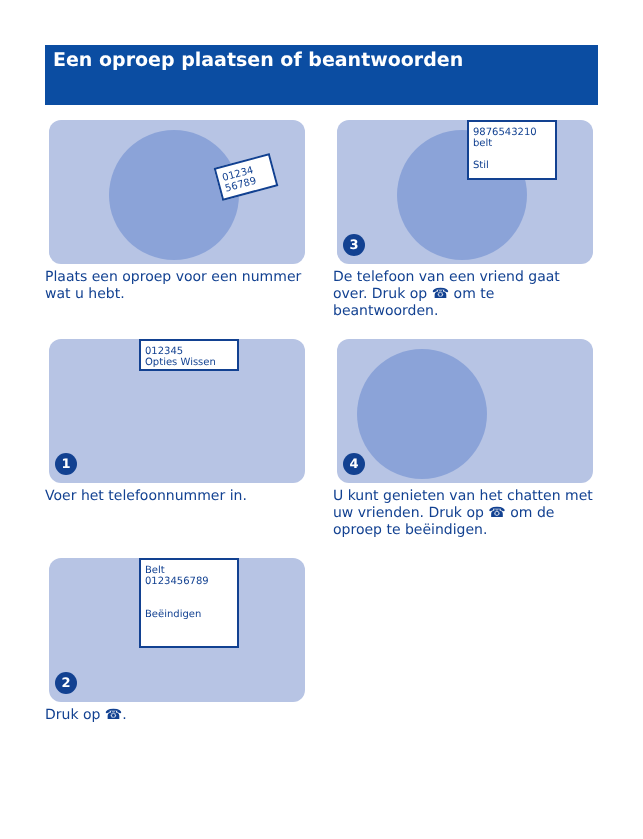Een oproep plaatsen of beantwoorden
01234 56789
Plaats een oproep voor een nummer wat u hebt.
9876543210
belt
Stil
3
De telefoon van een vriend gaat over. Druk op ☎ om te beantwoorden.
012345
Opties Wissen
1
Voer het telefoonnummer in.
4
U kunt genieten van het chatten met uw vrienden. Druk op ☎ om de oproep te beëindigen.
Belt
0123456789
Beëindigen
2
Druk op ☎.